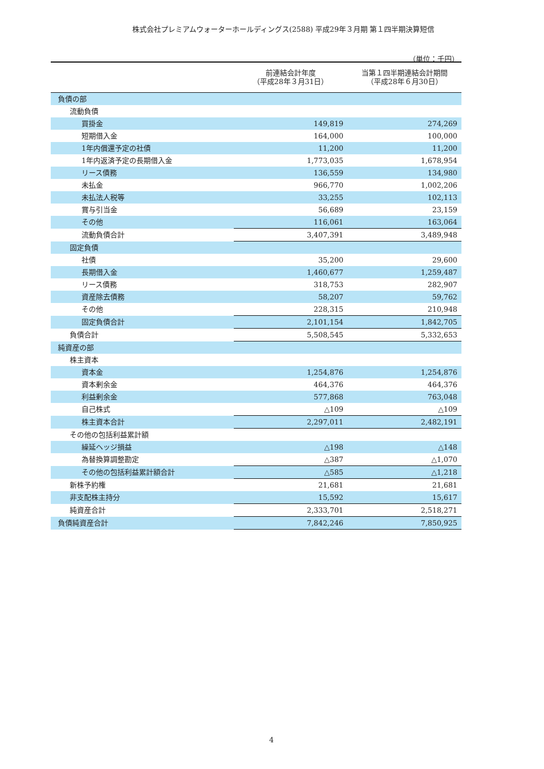株式会社プレミアムウォーターホールディングス(2588) 平成29年３月期 第１四半期決算短信
（単位：千円）
| | 前連結会計年度 （平成28年３月31日） | 当第１四半期連結会計期間 （平成28年６月30日） |
| --- | --- | --- |
| 負債の部 | | |
| 流動負債 | | |
| 買掛金 | 149,819 | 274,269 |
| 短期借入金 | 164,000 | 100,000 |
| 1年内償還予定の社債 | 11,200 | 11,200 |
| 1年内返済予定の長期借入金 | 1,773,035 | 1,678,954 |
| リース債務 | 136,559 | 134,980 |
| 未払金 | 966,770 | 1,002,206 |
| 未払法人税等 | 33,255 | 102,113 |
| 賞与引当金 | 56,689 | 23,159 |
| その他 | 116,061 | 163,064 |
| 流動負債合計 | 3,407,391 | 3,489,948 |
| 固定負債 | | |
| 社債 | 35,200 | 29,600 |
| 長期借入金 | 1,460,677 | 1,259,487 |
| リース債務 | 318,753 | 282,907 |
| 資産除去債務 | 58,207 | 59,762 |
| その他 | 228,315 | 210,948 |
| 固定負債合計 | 2,101,154 | 1,842,705 |
| 負債合計 | 5,508,545 | 5,332,653 |
| 純資産の部 | | |
| 株主資本 | | |
| 資本金 | 1,254,876 | 1,254,876 |
| 資本剰余金 | 464,376 | 464,376 |
| 利益剰余金 | 577,868 | 763,048 |
| 自己株式 | △109 | △109 |
| 株主資本合計 | 2,297,011 | 2,482,191 |
| その他の包括利益累計額 | | |
| 繰延ヘッジ損益 | △198 | △148 |
| 為替換算調整勘定 | △387 | △1,070 |
| その他の包括利益累計額合計 | △585 | △1,218 |
| 新株予約権 | 21,681 | 21,681 |
| 非支配株主持分 | 15,592 | 15,617 |
| 純資産合計 | 2,333,701 | 2,518,271 |
| 負債純資産合計 | 7,842,246 | 7,850,925 |
4